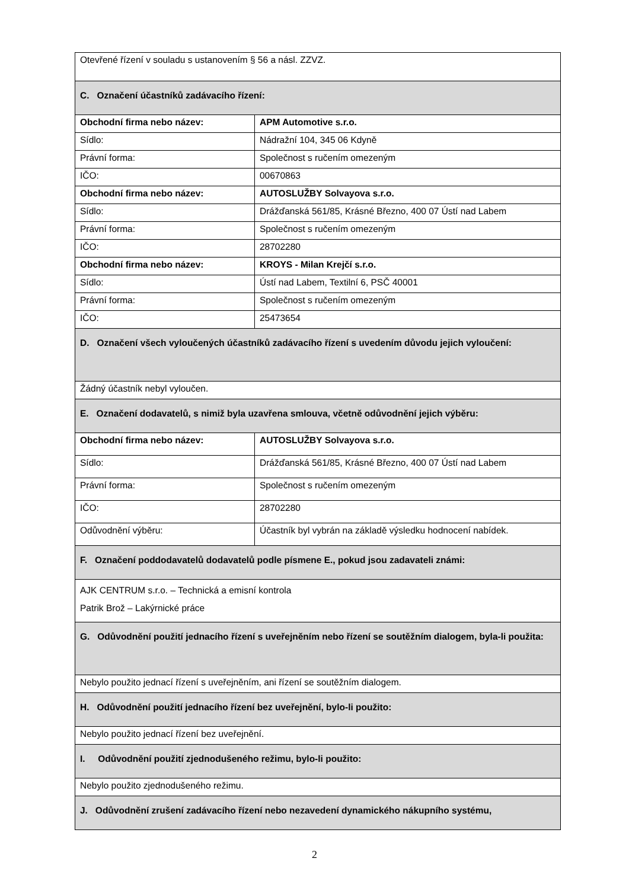| Otevřené řízení v souladu s ustanovením § 56 a násl. ZZVZ. | |
| C. Označení účastníků zadávacího řízení: | |
| Obchodní firma nebo název: | APM Automotive s.r.o. |
| Sídlo: | Nádražní 104, 345 06 Kdyně |
| Právní forma: | Společnost s ručením omezeným |
| IČO: | 00670863 |
| Obchodní firma nebo název: | AUTOSLUŽBY Solvayova s.r.o. |
| Sídlo: | Drážďanská 561/85, Krásné Březno, 400 07 Ústí nad Labem |
| Právní forma: | Společnost s ručením omezeným |
| IČO: | 28702280 |
| Obchodní firma nebo název: | KROYS - Milan Krejčí s.r.o. |
| Sídlo: | Ústí nad Labem, Textilní 6, PSČ 40001 |
| Právní forma: | Společnost s ručením omezeným |
| IČO: | 25473654 |
| D. Označení všech vyloučených účastníků zadávacího řízení s uvedením důvodu jejich vyloučení: | |
| Žádný účastník nebyl vyloučen. | |
| E. Označení dodavatelů, s nimiž byla uzavřena smlouva, včetně odůvodnění jejich výběru: | |
| Obchodní firma nebo název: | AUTOSLUŽBY Solvayova s.r.o. |
| Sídlo: | Drážďanská 561/85, Krásné Březno, 400 07 Ústí nad Labem |
| Právní forma: | Společnost s ručením omezeným |
| IČO: | 28702280 |
| Odůvodnění výběru: | Účastník byl vybrán na základě výsledku hodnocení nabídek. |
| F. Označení poddodavatelů dodavatelů podle písmene E., pokud jsou zadavateli známi: | |
| AJK CENTRUM s.r.o. – Technická a emisní kontrola Patrik Brož – Lakýrnické práce | |
| G. Odůvodnění použití jednacího řízení s uveřejněním nebo řízení se soutěžním dialogem, byla-li použita: | |
| Nebylo použito jednací řízení s uveřejněním, ani řízení se soutěžním dialogem. | |
| H. Odůvodnění použití jednacího řízení bez uveřejnění, bylo-li použito: | |
| Nebylo použito jednací řízení bez uveřejnění. | |
| I. Odůvodnění použití zjednodušeného režimu, bylo-li použito: | |
| Nebylo použito zjednodušeného režimu. | |
| J. Odůvodnění zrušení zadávacího řízení nebo nezavedení dynamického nákupního systému, | |
2